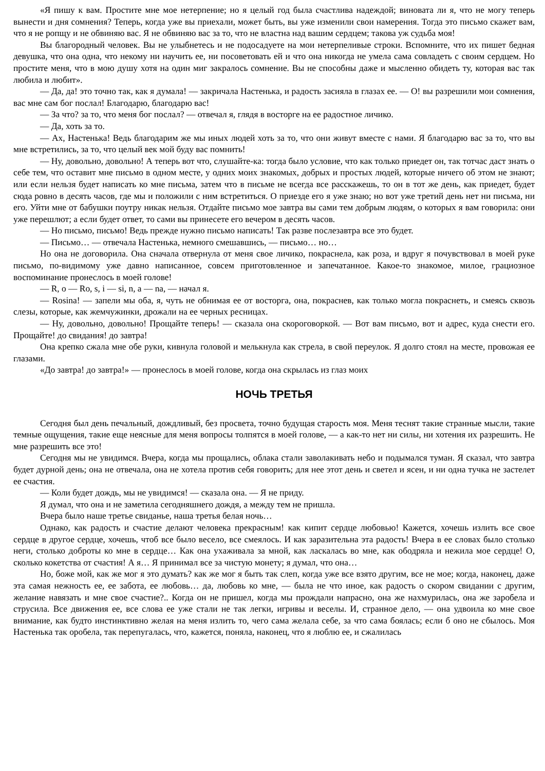«Я пишу к вам. Простите мне мое нетерпение; но я целый год была счастлива надеждой; виновата ли я, что не могу теперь вынести и дня сомнения? Теперь, когда уже вы приехали, может быть, вы уже изменили свои намерения. Тогда это письмо скажет вам, что я не ропщу и не обвиняю вас. Я не обвиняю вас за то, что не властна над вашим сердцем; такова уж судьба моя!
Вы благородный человек. Вы не улыбнетесь и не подосадуете на мои нетерпеливые строки. Вспомните, что их пишет бедная девушка, что она одна, что некому ни научить ее, ни посоветовать ей и что она никогда не умела сама совладеть с своим сердцем. Но простите меня, что в мою душу хотя на один миг закралось сомнение. Вы не способны даже и мысленно обидеть ту, которая вас так любила и любит».
— Да, да! это точно так, как я думала! — закричала Настенька, и радость засияла в глазах ее. — О! вы разрешили мои сомнения, вас мне сам бог послал! Благодарю, благодарю вас!
— За что? за то, что меня бог послал? — отвечал я, глядя в восторге на ее радостное личико.
— Да, хоть за то.
— Ах, Настенька! Ведь благодарим же мы иных людей хоть за то, что они живут вместе с нами. Я благодарю вас за то, что вы мне встретились, за то, что целый век мой буду вас помнить!
— Ну, довольно, довольно! А теперь вот что, слушайте-ка: тогда было условие, что как только приедет он, так тотчас даст знать о себе тем, что оставит мне письмо в одном месте, у одних моих знакомых, добрых и простых людей, которые ничего об этом не знают; или если нельзя будет написать ко мне письма, затем что в письме не всегда все расскажешь, то он в тот же день, как приедет, будет сюда ровно в десять часов, где мы и положили с ним встретиться. О приезде его я уже знаю; но вот уже третий день нет ни письма, ни его. Уйти мне от бабушки поутру никак нельзя. Отдайте письмо мое завтра вы сами тем добрым людям, о которых я вам говорила: они уже перешлют; а если будет ответ, то сами вы принесете его вечером в десять часов.
— Но письмо, письмо! Ведь прежде нужно письмо написать! Так разве послезавтра все это будет.
— Письмо… — отвечала Настенька, немного смешавшись, — письмо… но…
Но она не договорила. Она сначала отвернула от меня свое личико, покраснела, как роза, и вдруг я почувствовал в моей руке письмо, по-видимому уже давно написанное, совсем приготовленное и запечатанное. Какое-то знакомое, милое, грациозное воспоминание пронеслось в моей голове!
— R, o — Ro, s, i — si, n, a — na, — начал я.
— Rosina! — запели мы оба, я, чуть не обнимая ее от восторга, она, покраснев, как только могла покраснеть, и смеясь сквозь слезы, которые, как жемчужинки, дрожали на ее черных ресницах.
— Ну, довольно, довольно! Прощайте теперь! — сказала она скороговоркой. — Вот вам письмо, вот и адрес, куда снести его. Прощайте! до свидания! до завтра!
Она крепко сжала мне обе руки, кивнула головой и мелькнула как стрела, в свой переулок. Я долго стоял на месте, провожая ее глазами.
«До завтра! до завтра!» — пронеслось в моей голове, когда она скрылась из глаз моих
НОЧЬ ТРЕТЬЯ
Сегодня был день печальный, дождливый, без просвета, точно будущая старость моя. Меня теснят такие странные мысли, такие темные ощущения, такие еще неясные для меня вопросы толпятся в моей голове, — а как-то нет ни силы, ни хотения их разрешить. Не мне разрешить все это!
Сегодня мы не увидимся. Вчера, когда мы прощались, облака стали заволакивать небо и подымался туман. Я сказал, что завтра будет дурной день; она не отвечала, она не хотела против себя говорить; для нее этот день и светел и ясен, и ни одна тучка не застелет ее счастия.
— Коли будет дождь, мы не увидимся! — сказала она. — Я не приду.
Я думал, что она и не заметила сегодняшнего дождя, а между тем не пришла.
Вчера было наше третье свиданье, наша третья белая ночь…
Однако, как радость и счастие делают человека прекрасным! как кипит сердце любовью! Кажется, хочешь излить все свое сердце в другое сердце, хочешь, чтоб все было весело, все смеялось. И как заразительна эта радость! Вчера в ее словах было столько неги, столько доброты ко мне в сердце… Как она ухаживала за мной, как ласкалась во мне, как ободряла и нежила мое сердце! О, сколько кокетства от счастия! А я… Я принимал все за чистую монету; я думал, что она…
Но, боже мой, как же мог я это думать? как же мог я быть так слеп, когда уже все взято другим, все не мое; когда, наконец, даже эта самая нежность ее, ее забота, ее любовь… да, любовь ко мне, — была не что иное, как радость о скором свидании с другим, желание навязать и мне свое счастие?.. Когда он не пришел, когда мы прождали напрасно, она же нахмурилась, она же заробела и струсила. Все движения ее, все слова ее уже стали не так легки, игривы и веселы. И, странное дело, — она удвоила ко мне свое внимание, как будто инстинктивно желая на меня излить то, чего сама желала себе, за что сама боялась; если б оно не сбылось. Моя Настенька так оробела, так перепугалась, что, кажется, поняла, наконец, что я люблю ее, и сжалилась